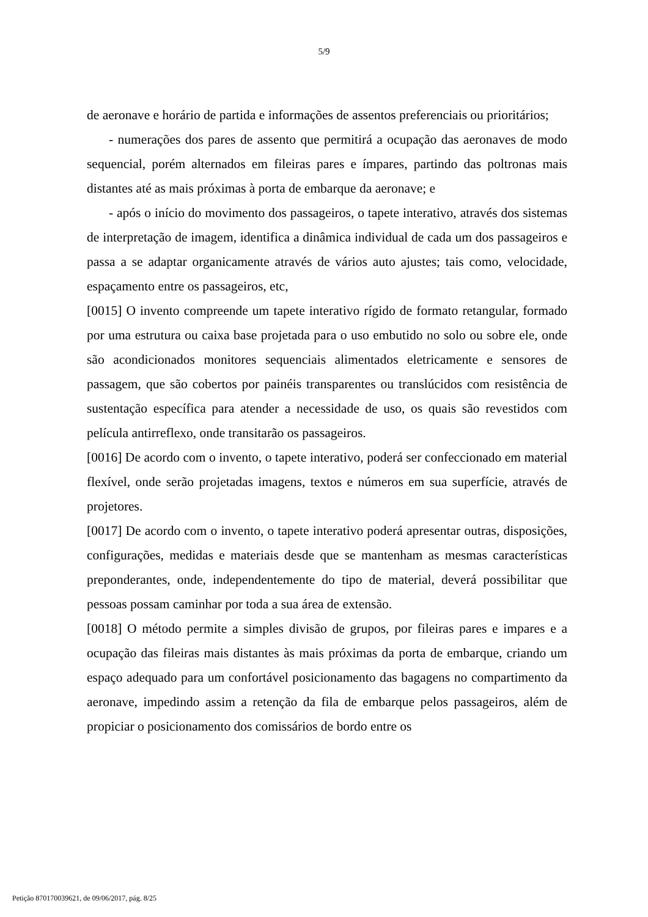5/9
de aeronave e horário de partida e informações de assentos preferenciais ou prioritários;
- numerações dos pares de assento que permitirá a ocupação das aeronaves de modo sequencial, porém alternados em fileiras pares e ímpares, partindo das poltronas mais distantes até as mais próximas à porta de embarque da aeronave; e
- após o início do movimento dos passageiros, o tapete interativo, através dos sistemas de interpretação de imagem, identifica a dinâmica individual de cada um dos passageiros e passa a se adaptar organicamente através de vários auto ajustes; tais como, velocidade, espaçamento entre os passageiros, etc,
[0015] O invento compreende um tapete interativo rígido de formato retangular, formado por uma estrutura ou caixa base projetada para o uso embutido no solo ou sobre ele, onde são acondicionados monitores sequenciais alimentados eletricamente e sensores de passagem, que são cobertos por painéis transparentes ou translúcidos com resistência de sustentação específica para atender a necessidade de uso, os quais são revestidos com película antirreflexo, onde transitarão os passageiros.
[0016] De acordo com o invento, o tapete interativo, poderá ser confeccionado em material flexível, onde serão projetadas imagens, textos e números em sua superfície, através de projetores.
[0017] De acordo com o invento, o tapete interativo poderá apresentar outras, disposições, configurações, medidas e materiais desde que se mantenham as mesmas características preponderantes, onde, independentemente do tipo de material, deverá possibilitar que pessoas possam caminhar por toda a sua área de extensão.
[0018] O método permite a simples divisão de grupos, por fileiras pares e impares e a ocupação das fileiras mais distantes às mais próximas da porta de embarque, criando um espaço adequado para um confortável posicionamento das bagagens no compartimento da aeronave, impedindo assim a retenção da fila de embarque pelos passageiros, além de propiciar o posicionamento dos comissários de bordo entre os
Petição 870170039621, de 09/06/2017, pág. 8/25